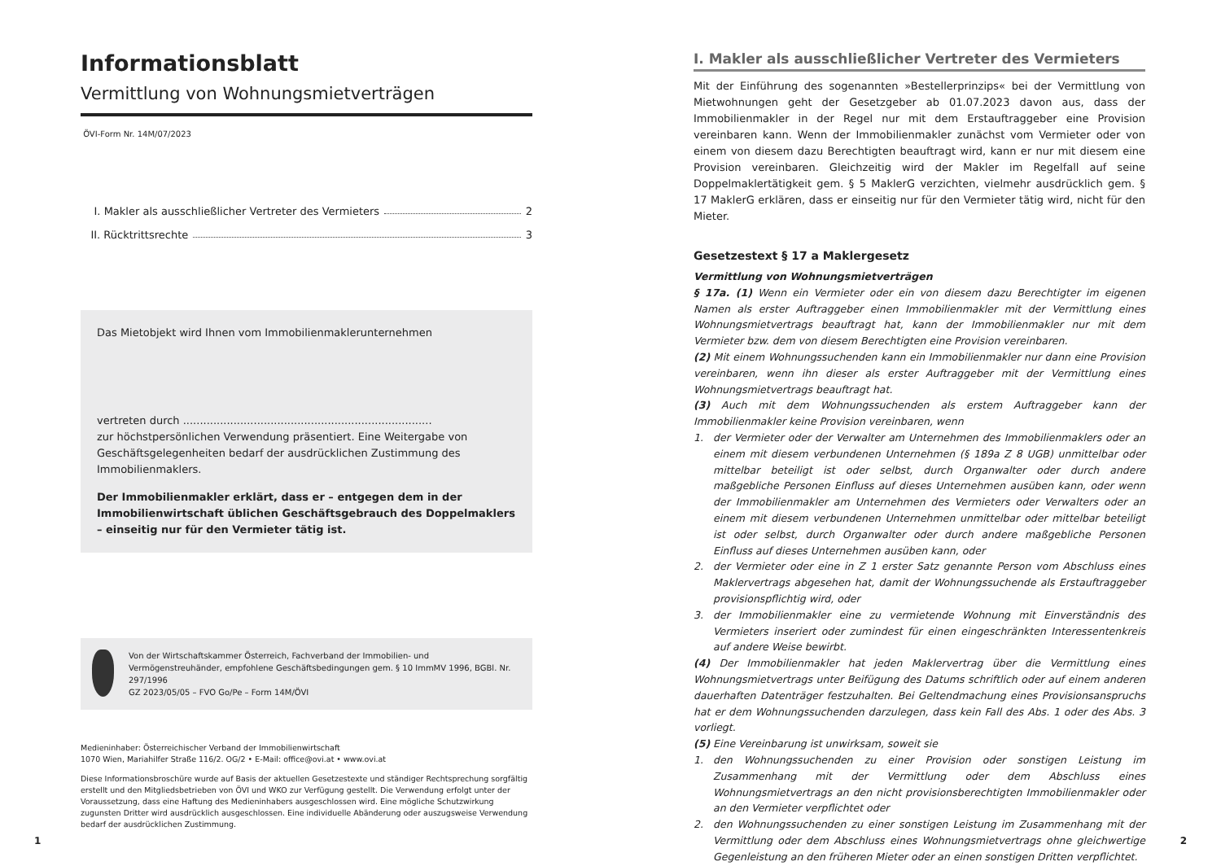Informationsblatt
Vermittlung von Wohnungsmietverträgen
ÖVI-Form Nr. 14M/07/2023
I. Makler als ausschließlicher Vertreter des Vermieters 2
II. Rücktrittsrechte 3
Das Mietobjekt wird Ihnen vom Immobilienmaklerunternehmen
vertreten durch ..........................................................................
zur höchstpersönlichen Verwendung präsentiert. Eine Weitergabe von Geschäfts­gelegenheiten bedarf der ausdrücklichen Zustimmung des Immobilienmaklers.
Der Immobilienmakler erklärt, dass er – entgegen dem in der Immobilienwirtschaft üblichen Geschäftsgebrauch des Doppelmaklers – einseitig nur für den Vermieter tätig ist.
Von der Wirtschaftskammer Österreich, Fachverband der Immobilien- und Vermögenstreuhänder, empfohlene Geschäftsbedingungen gem. § 10 ImmMV 1996, BGBl. Nr. 297/1996
GZ 2023/05/05 – FVO Go/Pe – Form 14M/ÖVI
Medieninhaber: Österreichischer Verband der Immobilienwirtschaft
1070 Wien, Mariahilfer Straße 116/2. OG/2 • E-Mail: office@ovi.at • www.ovi.at
Diese Informationsbroschüre wurde auf Basis der aktuellen Gesetzestexte und ständiger Rechtsprechung sorgfältig erstellt und den Mitgliedsbetrieben von ÖVI und WKO zur Verfügung gestellt. Die Verwendung erfolgt unter der Voraussetzung, dass eine Haftung des Medieninhabers ausgeschlossen wird. Eine mögliche Schutzwirkung zugunsten Dritter wird ausdrücklich ausgeschlossen. Eine individuelle Abänderung oder auszugsweise Verwendung bedarf der ausdrücklichen Zustimmung.
I. Makler als ausschließlicher Vertreter des Vermieters
Mit der Einführung des sogenannten »Bestellerprinzips« bei der Vermittlung von Mietwohnungen geht der Gesetzgeber ab 01.07.2023 davon aus, dass der Immobilienmakler in der Regel nur mit dem Erstauftraggeber eine Provision vereinbaren kann. Wenn der Immobilienmakler zunächst vom Vermieter oder von einem von diesem dazu Berechtigten beauftragt wird, kann er nur mit diesem eine Provision vereinbaren. Gleichzeitig wird der Makler im Regelfall auf seine Doppelmaklertätigkeit gem. § 5 MaklerG verzichten, vielmehr ausdrücklich gem. § 17 MaklerG erklären, dass er einseitig nur für den Vermieter tätig wird, nicht für den Mieter.
Gesetzestext § 17 a Maklergesetz
Vermittlung von Wohnungsmietverträgen
§ 17a. (1) Wenn ein Vermieter oder ein von diesem dazu Berechtigter im eigenen Namen als erster Auftraggeber einen Immobilienmakler mit der Vermittlung eines Wohnungsmietvertrags beauftragt hat, kann der Immobilienmakler nur mit dem Vermieter bzw. dem von diesem Berechtigten eine Provision vereinbaren.
(2) Mit einem Wohnungssuchenden kann ein Immobilienmakler nur dann eine Provision vereinbaren, wenn ihn dieser als erster Auftraggeber mit der Vermittlung eines Wohnungsmietvertrags beauftragt hat.
(3) Auch mit dem Wohnungssuchenden als erstem Auftraggeber kann der Immobilienmakler keine Provision vereinbaren, wenn
1. der Vermieter oder der Verwalter am Unternehmen des Immobilienmaklers oder an einem mit diesem verbundenen Unternehmen (§ 189a Z 8 UGB) unmittelbar oder mittelbar beteiligt ist oder selbst, durch Organwalter oder durch andere maßgebliche Personen Einfluss auf dieses Unternehmen ausüben kann, oder wenn der Immobilienmakler am Unternehmen des Vermieters oder Verwalters oder an einem mit diesem verbundenen Unternehmen unmittelbar oder mittelbar beteiligt ist oder selbst, durch Organwalter oder durch andere maßgebliche Personen Einfluss auf dieses Unternehmen ausüben kann, oder
2. der Vermieter oder eine in Z 1 erster Satz genannte Person vom Abschluss eines Maklervertrags abgesehen hat, damit der Wohnungssuchende als Erstauftraggeber provisionspflichtig wird, oder
3. der Immobilienmakler eine zu vermietende Wohnung mit Einverständnis des Vermieters inseriert oder zumindest für einen eingeschränkten Interessentenkreis auf andere Weise bewirbt.
(4) Der Immobilienmakler hat jeden Maklervertrag über die Vermittlung eines Wohnungsmietvertrags unter Beifügung des Datums schriftlich oder auf einem anderen dauerhaften Datenträger festzuhalten. Bei Geltendmachung eines Provisionsanspruchs hat er dem Wohnungssuchenden darzulegen, dass kein Fall des Abs. 1 oder des Abs. 3 vorliegt.
(5) Eine Vereinbarung ist unwirksam, soweit sie
1. den Wohnungssuchenden zu einer Provision oder sonstigen Leistung im Zusammenhang mit der Vermittlung oder dem Abschluss eines Wohnungsmietvertrags an den nicht provisionsberechtigten Immobilienmakler oder an den Vermieter verpflichtet oder
2. den Wohnungssuchenden zu einer sonstigen Leistung im Zusammenhang mit der Vermittlung oder dem Abschluss eines Wohnungsmietvertrags ohne gleichwertige Gegenleistung an den früheren Mieter oder an einen sonstigen Dritten verpflichtet.
1 2